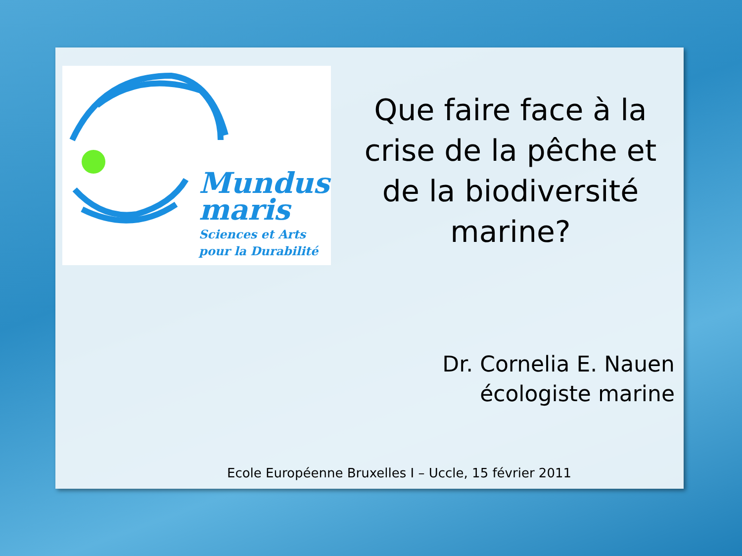Mundus
maris
Sciences et Arts
pour la Durabilité
Que faire face à la crise de la pêche et de la biodiversité marine?
Dr. Cornelia E. Nauen
écologiste marine
Ecole Européenne Bruxelles I – Uccle, 15 février 2011